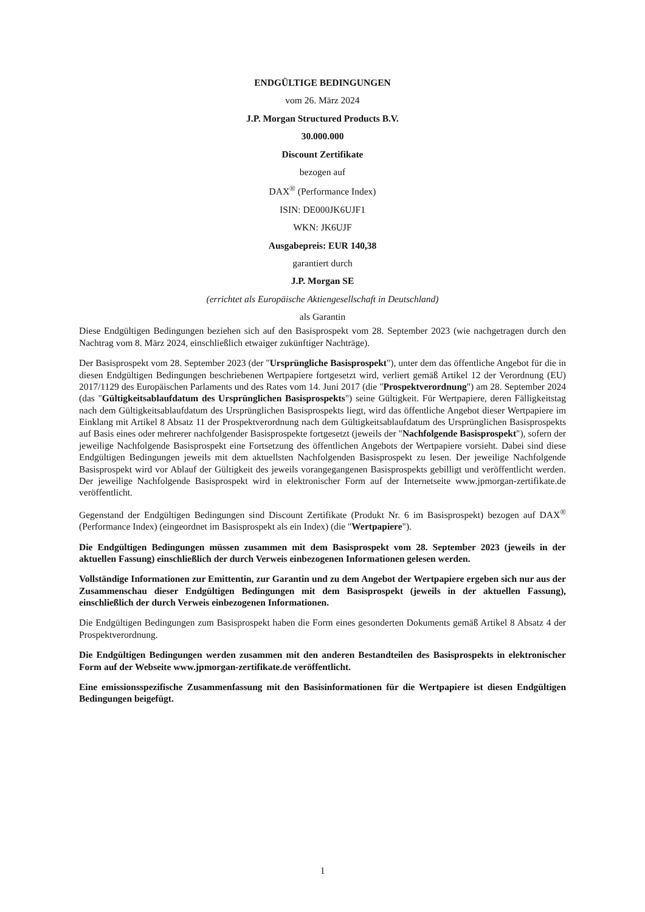ENDGÜLTIGE BEDINGUNGEN
vom 26. März 2024
J.P. Morgan Structured Products B.V.
30.000.000
Discount Zertifikate
bezogen auf
DAX<sup>®</sup> (Performance Index)
ISIN: DE000JK6UJF1
WKN: JK6UJF
Ausgabepreis: EUR 140,38
garantiert durch
J.P. Morgan SE
(errichtet als Europäische Aktiengesellschaft in Deutschland)
als Garantin
Diese Endgültigen Bedingungen beziehen sich auf den Basisprospekt vom 28. September 2023 (wie nachgetragen durch den Nachtrag vom 8. März 2024, einschließlich etwaiger zukünftiger Nachträge).
Der Basisprospekt vom 28. September 2023 (der "Ursprüngliche Basisprospekt"), unter dem das öffentliche Angebot für die in diesen Endgültigen Bedingungen beschriebenen Wertpapiere fortgesetzt wird, verliert gemäß Artikel 12 der Verordnung (EU) 2017/1129 des Europäischen Parlaments und des Rates vom 14. Juni 2017 (die "Prospektverordnung") am 28. September 2024 (das "Gültigkeitsablaufdatum des Ursprünglichen Basisprospekts") seine Gültigkeit. Für Wertpapiere, deren Fälligkeitstag nach dem Gültigkeitsablaufdatum des Ursprünglichen Basisprospekts liegt, wird das öffentliche Angebot dieser Wertpapiere im Einklang mit Artikel 8 Absatz 11 der Prospektverordnung nach dem Gültigkeitsablaufdatum des Ursprünglichen Basisprospekts auf Basis eines oder mehrerer nachfolgender Basisprospekte fortgesetzt (jeweils der "Nachfolgende Basisprospekt"), sofern der jeweilige Nachfolgende Basisprospekt eine Fortsetzung des öffentlichen Angebots der Wertpapiere vorsieht. Dabei sind diese Endgültigen Bedingungen jeweils mit dem aktuellsten Nachfolgenden Basisprospekt zu lesen. Der jeweilige Nachfolgende Basisprospekt wird vor Ablauf der Gültigkeit des jeweils vorangegangenen Basisprospekts gebilligt und veröffentlicht werden. Der jeweilige Nachfolgende Basisprospekt wird in elektronischer Form auf der Internetseite www.jpmorgan-zertifikate.de veröffentlicht.
Gegenstand der Endgültigen Bedingungen sind Discount Zertifikate (Produkt Nr. 6 im Basisprospekt) bezogen auf DAX<sup>®</sup> (Performance Index) (eingeordnet im Basisprospekt als ein Index) (die "Wertpapiere").
Die Endgültigen Bedingungen müssen zusammen mit dem Basisprospekt vom 28. September 2023 (jeweils in der aktuellen Fassung) einschließlich der durch Verweis einbezogenen Informationen gelesen werden.
Vollständige Informationen zur Emittentin, zur Garantin und zu dem Angebot der Wertpapiere ergeben sich nur aus der Zusammenschau dieser Endgültigen Bedingungen mit dem Basisprospekt (jeweils in der aktuellen Fassung), einschließlich der durch Verweis einbezogenen Informationen.
Die Endgültigen Bedingungen zum Basisprospekt haben die Form eines gesonderten Dokuments gemäß Artikel 8 Absatz 4 der Prospektverordnung.
Die Endgültigen Bedingungen werden zusammen mit den anderen Bestandteilen des Basisprospekts in elektronischer Form auf der Webseite www.jpmorgan-zertifikate.de veröffentlicht.
Eine emissionsspezifische Zusammenfassung mit den Basisinformationen für die Wertpapiere ist diesen Endgültigen Bedingungen beigefügt.
1